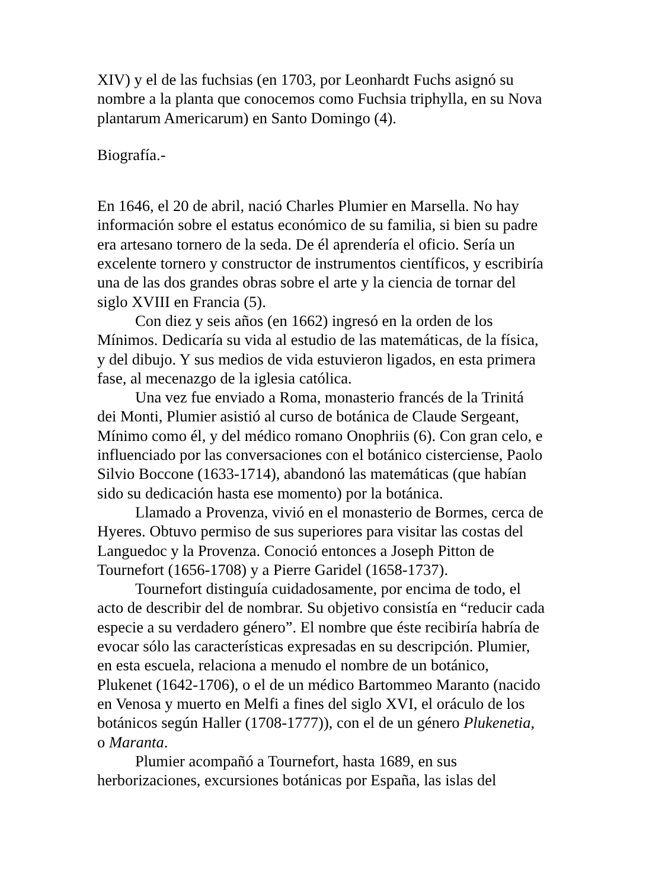XIV) y el de las fuchsias (en 1703, por Leonhardt Fuchs asignó su nombre a la planta que conocemos como Fuchsia triphylla, en su Nova plantarum Americarum) en Santo Domingo (4).
Biografía.-
En 1646, el 20 de abril, nació Charles Plumier en Marsella. No hay información sobre el estatus económico de su familia, si bien su padre era artesano tornero de la seda. De él aprendería el oficio. Sería un excelente tornero y constructor de instrumentos científicos, y escribiría una de las dos grandes obras sobre el arte y la ciencia de tornar del siglo XVIII en Francia (5).
Con diez y seis años (en 1662) ingresó en la orden de los Mínimos. Dedicaría su vida al estudio de las matemáticas, de la física, y del dibujo. Y sus medios de vida estuvieron ligados, en esta primera fase, al mecenazgo de la iglesia católica.
Una vez fue enviado a Roma, monasterio francés de la Trinitá dei Monti, Plumier asistió al curso de botánica de Claude Sergeant, Mínimo como él, y del médico romano Onophriis (6). Con gran celo, e influenciado por las conversaciones con el botánico cisterciense, Paolo Silvio Boccone (1633-1714), abandonó las matemáticas (que habían sido su dedicación hasta ese momento) por la botánica.
Llamado a Provenza, vivió en el monasterio de Bormes, cerca de Hyeres. Obtuvo permiso de sus superiores para visitar las costas del Languedoc y la Provenza. Conoció entonces a Joseph Pitton de Tournefort (1656-1708) y a Pierre Garidel (1658-1737).
Tournefort distinguía cuidadosamente, por encima de todo, el acto de describir del de nombrar. Su objetivo consistía en “reducir cada especie a su verdadero género”. El nombre que éste recibiría habría de evocar sólo las características expresadas en su descripción. Plumier, en esta escuela, relaciona a menudo el nombre de un botánico, Plukenet (1642-1706), o el de un médico Bartommeo Maranto (nacido en Venosa y muerto en Melfi a fines del siglo XVI, el oráculo de los botánicos según Haller (1708-1777)), con el de un género Plukenetia, o Maranta.
Plumier acompañó a Tournefort, hasta 1689, en sus herborizaciones, excursiones botánicas por España, las islas del